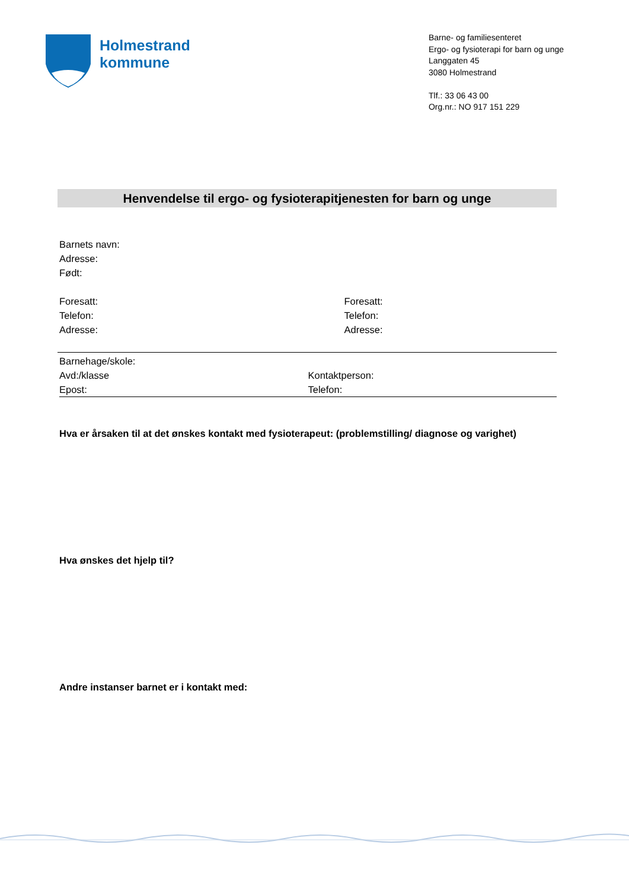Holmestrand
kommune
Barne- og familiesenteret
Ergo- og fysioterapi for barn og unge
Langgaten 45
3080 Holmestrand
Tlf.: 33 06 43 00
Org.nr.: NO 917 151 229
Henvendelse til ergo- og fysioterapitjenesten for barn og unge
Barnets navn:
Adresse:
Født:
Foresatt:
Telefon:
Adresse:
Foresatt:
Telefon:
Adresse:
Barnehage/skole:
Avd:/klasse
Epost:
Kontaktperson:
Telefon:
Hva er årsaken til at det ønskes kontakt med fysioterapeut: (problemstilling/ diagnose og varighet)
Hva ønskes det hjelp til?
Andre instanser barnet er i kontakt med: